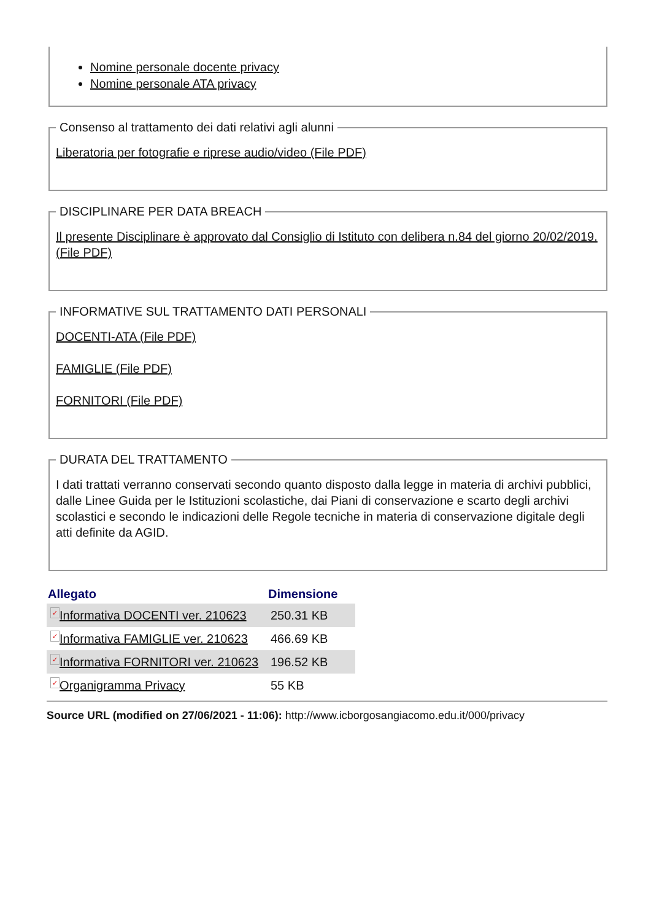Nomine personale docente privacy
Nomine personale ATA privacy
Consenso al trattamento dei dati relativi agli alunni
Liberatoria per fotografie e riprese audio/video (File PDF)
DISCIPLINARE PER DATA BREACH
Il presente Disciplinare è approvato dal Consiglio di Istituto con delibera n.84 del giorno 20/02/2019. (File PDF)
INFORMATIVE SUL TRATTAMENTO DATI PERSONALI
DOCENTI-ATA (File PDF)
FAMIGLIE (File PDF)
FORNITORI (File PDF)
DURATA DEL TRATTAMENTO
I dati trattati verranno conservati secondo quanto disposto dalla legge in materia di archivi pubblici, dalle Linee Guida per le Istituzioni scolastiche, dai Piani di conservazione e scarto degli archivi scolastici e secondo le indicazioni delle Regole tecniche in materia di conservazione digitale degli atti definite da AGID.
| Allegato | Dimensione |
| --- | --- |
| ✓ Informativa DOCENTI ver. 210623 | 250.31 KB |
| ✓ Informativa FAMIGLIE ver. 210623 | 466.69 KB |
| ✓ Informativa FORNITORI ver. 210623 | 196.52 KB |
| ✓ Organigramma Privacy | 55 KB |
Source URL (modified on 27/06/2021 - 11:06): http://www.icborgosangiacomo.edu.it/000/privacy